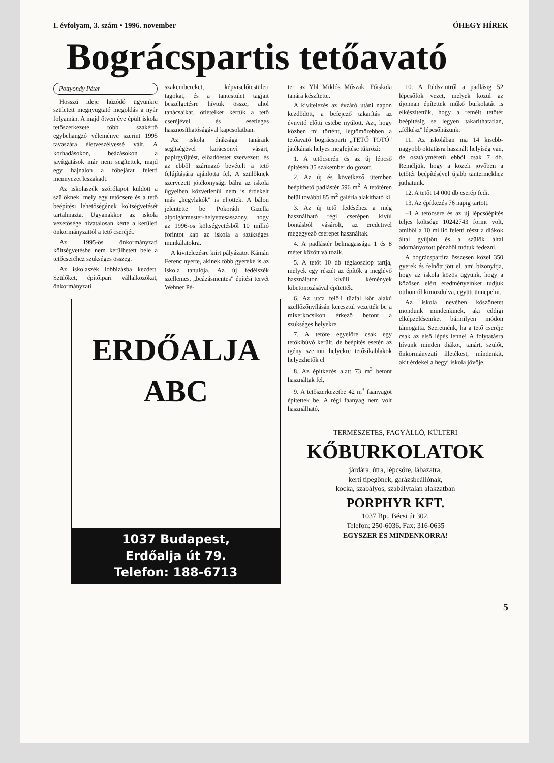I. évfolyam, 3. szám • 1996. november ÓHEGY HÍREK
Bográcspartis tetőavató
Pottyondy Péter
Hosszú ideje húzódó ügyünkre született megnyugtató megoldás a nyár folyamán. A majd ötven éve épült iskola tetőszerkezete több szakértő egybehangzó véleménye szerint 1995 tavaszára életveszélyessé vált. A korhadásokon, beázásokon a javítgatások már nem segítettek, majd egy hajnalon a főbejárat feletti mennyezet leszakadt.
Az iskolaszék szórólapot küldött a szülőknek, mely egy tetőcsere és a tető beépítési lehetőségének költségvetését tartalmazta. Ugyanakkor az iskola vezetősége hivatalosan kérte a kerületi önkormányzattól a tető cseréjét.
Az 1995-ös önkormányzati költségvetésbe nem kerülhetett bele a tetőcseréhez szükséges összeg.
Az iskolaszék lobbizásba kezdett. Szülőket, építőipari vállalkozókat, önkormányzati
szakembereket, képviselőtestületi tagokat, és a tantestület tagjait beszélgetésre hívtuk össze, ahol tanácsaikat, ötleteiket kértük a tető cseréjével és esetleges hasznosíthatóságával kapcsolatban.
Az iskola diáksága tanáraik segítségével karácsonyi vásárt, papírgyűjtést, előadóestet szervezett, és az ebből származó bevételt a tető felújítására ajánlotta fel. A szülőknek szervezett jótékonysági bálra az iskola ügyeiben közvetlenül nem is érdekelt más „hegylakók" is eljöttek. A bálon jelentette be Pokorádi Gizella alpolgármester-helyettesasszony, hogy az 1996-os költségvetésből 10 millió forintot kap az iskola a szükséges munkálatokra.
A kivitelezésre kiírt pályázatot Kámán Ferenc nyerte, akinek több gyereke is az iskola tanulója. Az új fedélszék szellemes, „beázásmentes" építési tervét Wehner Pé-
ERDŐALJA
ABC
1037 Budapest,
Erdőalja út 79.
Telefon: 188-6713
ter, az Ybl Miklós Műszaki Főiskola tanára készítette.
A kivitelezés az évzáró utáni napon kezdődött, a befejező takarítás az évnyitó előtti estébe nyúlott. Azt, hogy közben mi történt, legtömörebben a tetőavató bográcsparti „TETŐ TOTÓ" játékának helyes megfejtése tükrözi:
1. A tetőcserén és az új lépcső építésén 35 szakember dolgozott.
2. Az új és következő ütemben beépíthető padlástér 596 m<sup>2</sup>. A tetőtéren belül további 85 m<sup>2</sup> galéria alakítható ki.
3. Az új tető fedéséhez a még használható régi cserépen kívül bontásból vásárolt, az eredetivel megegyező cserepet használtak.
4. A padlástér belmagassága 1 és 8 méter között változik.
5. A tetőt 10 db téglaoszlop tartja, melyek egy részét az építők a meglévő használaton kívüli kémények kibetonozásával építették.
6. Az utca felőli tűzfal kör alakú szellőzőnyílásán keresztül vezették be a mixerkocsikon érkező betont a szükséges helyekre.
7. A tetőre egyelőre csak egy tetőkibúvó került, de beépítés esetén az igény szerinti helyekre tetősíkablakok helyezhetők el
8. Az építkezés alatt 73 m<sup>3</sup> betont használtak fel.
9. A tetőszerkezetbe 42 m<sup>3</sup> faanyagot építettek be. A régi faanyag nem volt használható.
10. A földszintről a padlásig 52 lépcsőfok vezet, melyek közül az újonnan építettek műkő burkolatát is elkészítettük, hogy a remélt tetőtér beépítésig se legyen takaríthatatlan, „félkész" lépcsőházunk.
11. Az iskolában ma 14 kisebb-nagyobb oktatásra használt helyiség van, de osztályméretű ebből csak 7 db. Reméljük, hogy a közeli jövőben a tetőtér beépítésével újabb tantermekhez juthatunk.
12. A tetőt 14 000 db cserép fedi.
13. Az építkezés 76 napig tartott.
+1 A tetőcsere és az új lépcsőépítés teljes költsége 10242743 forint volt, amiből a 10 millió feletti részt a diákok által gyűjtött és a szülők által adományozott pénzből tudtuk fedezni.
A bográcspartira összesen közel 350 gyerek és felnőtt jött el, ami bizonyítja, hogy az iskola közös ügyünk, hogy a közösen elért eredményeinket tudjuk otthonról kimozdulva, együtt ünnepelni.
Az iskola nevében köszönetet mondunk mindenkinek, aki eddigi elképzeléseinket bármilyen módon támogatta. Szeretnénk, ha a tető cseréje csak az első lépés lenne! A folytatásra hívunk minden diákot, tanárt, szülőt, önkormányzati illetékest, mindenkit, akit érdekel a hegyi iskola jövője.
TERMÉSZETES, FAGYÁLLÓ, KÜLTÉRI
KŐBURKOLATOK
járdára, útra, lépcsőre, lábazatra,
kerti tipegőnek, garázsbeállónak,
kocka, szabályos, szabálytalan alakzatban
PORPHYR KFT.
1037 Bp., Bécsi út 302.
Telefon: 250-6036. Fax: 316-0635
EGYSZER ÉS MINDENKORRA!
5